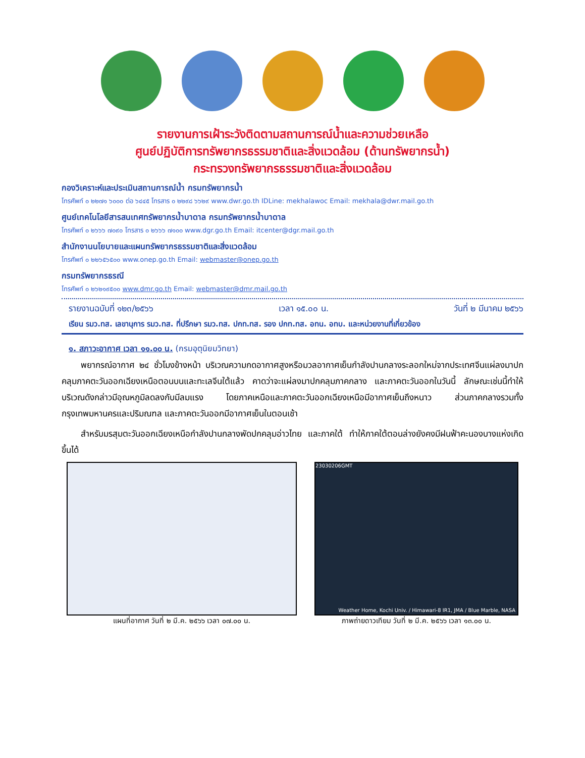รายงานการเฝ้าระวังติดตามสถานการณ์น้ำและความช่วยเหลือ
ศูนย์ปฏิบัติการทรัพยากรธรรมชาติและสิ่งแวดล้อม (ด้านทรัพยากรน้ำ)
กระทรวงทรัพยากรธรรมชาติและสิ่งแวดล้อม
กองวิเคราะห์และประเมินสถานการณ์น้ำ กรมทรัพยากรน้ำ
โทรศัพท์ ๐ ๒๒๗๑ ๖๐๐๐ ต่อ ๖๔๔๕ โทรสาร ๐ ๒๒๙๘ ๖๖๒๙ www.dwr.go.th IDLine: mekhalawoc Email: mekhala@dwr.mail.go.th
ศูนย์เทคโนโลยีสารสนเทศทรัพยากรน้ำบาดาล กรมทรัพยากรน้ำบาดาล
โทรศัพท์ ๐ ๒๖๖๖ ๗๐๙๐ โทรสาร ๐ ๒๖๖๖ ๗๑๐๐ www.dgr.go.th Email: itcenter@dgr.mail.go.th
สำนักงานนโยบายและแผนทรัพยากรธรรมชาติและสิ่งแวดล้อม
โทรศัพท์ ๐ ๒๒๖๕๖๕๐๐ www.onep.go.th Email: webmaster@onep.go.th
กรมทรัพยากรธรณี
โทรศัพท์ ๐ ๒๖๒๑๙๕๐๐ www.dmr.go.th Email: webmaster@dmr.mail.go.th
รายงานฉบับที่ ๑๒๓/๒๕๖๖ เวลา ๑๕.๐๐ น. วันที่ ๒ มีนาคม ๒๕๖๖
เรียน รมว.ทส. เลขานุการ รมว.ทส. ที่ปรึกษา รมว.ทส. ปกท.ทส. รอง ปกท.ทส. อทน. อทบ. และหน่วยงานที่เกี่ยวข้อง
๑. สภาวะอากาศ เวลา ๑๑.๐๐ น. (กรมอุตุนิยมวิทยา)
พยากรณ์อากาศ ๒๔ ชั่วโมงข้างหน้า บริเวณความกดอากาศสูงหรือมวลอากาศเย็นกำลังปานกลางระลอกใหม่จากประเทศจีนแผ่ลงมาปกคลุมภาคตะวันออกเฉียงเหนือตอนบนและทะเลจีนใต้แล้ว คาดว่าจะแผ่ลงมาปกคลุมภาคกลาง และภาคตะวันออกในวันนี้ ลักษณะเช่นนี้ทำให้บริเวณดังกล่าวมีอุณหภูมิลดลงกับมีลมแรง โดยภาคเหนือและภาคตะวันออกเฉียงเหนือมีอากาศเย็นถึงหนาว ส่วนภาคกลางรวมทั้งกรุงเทพมหานครและปริมณฑล และภาคตะวันออกมีอากาศเย็นในตอนเช้า
สำหรับมรสุมตะวันออกเฉียงเหนือกำลังปานกลางพัดปกคลุมอ่าวไทย และภาคใต้ ทำให้ภาคใต้ตอนล่างยังคงมีฝนฟ้าคะนองบางแห่งเกิดขึ้นได้
แผนที่อากาศ วันที่ ๒ มี.ค. ๒๕๖๖ เวลา ๐๗.๐๐ น.
23030206GMT
Weather Home, Kochi Univ. / Himawari-8 IR1, JMA / Blue Marble, NASA
ภาพถ่ายดาวเทียม วันที่ ๒ มี.ค. ๒๕๖๖ เวลา ๑๓.๐๐ น.